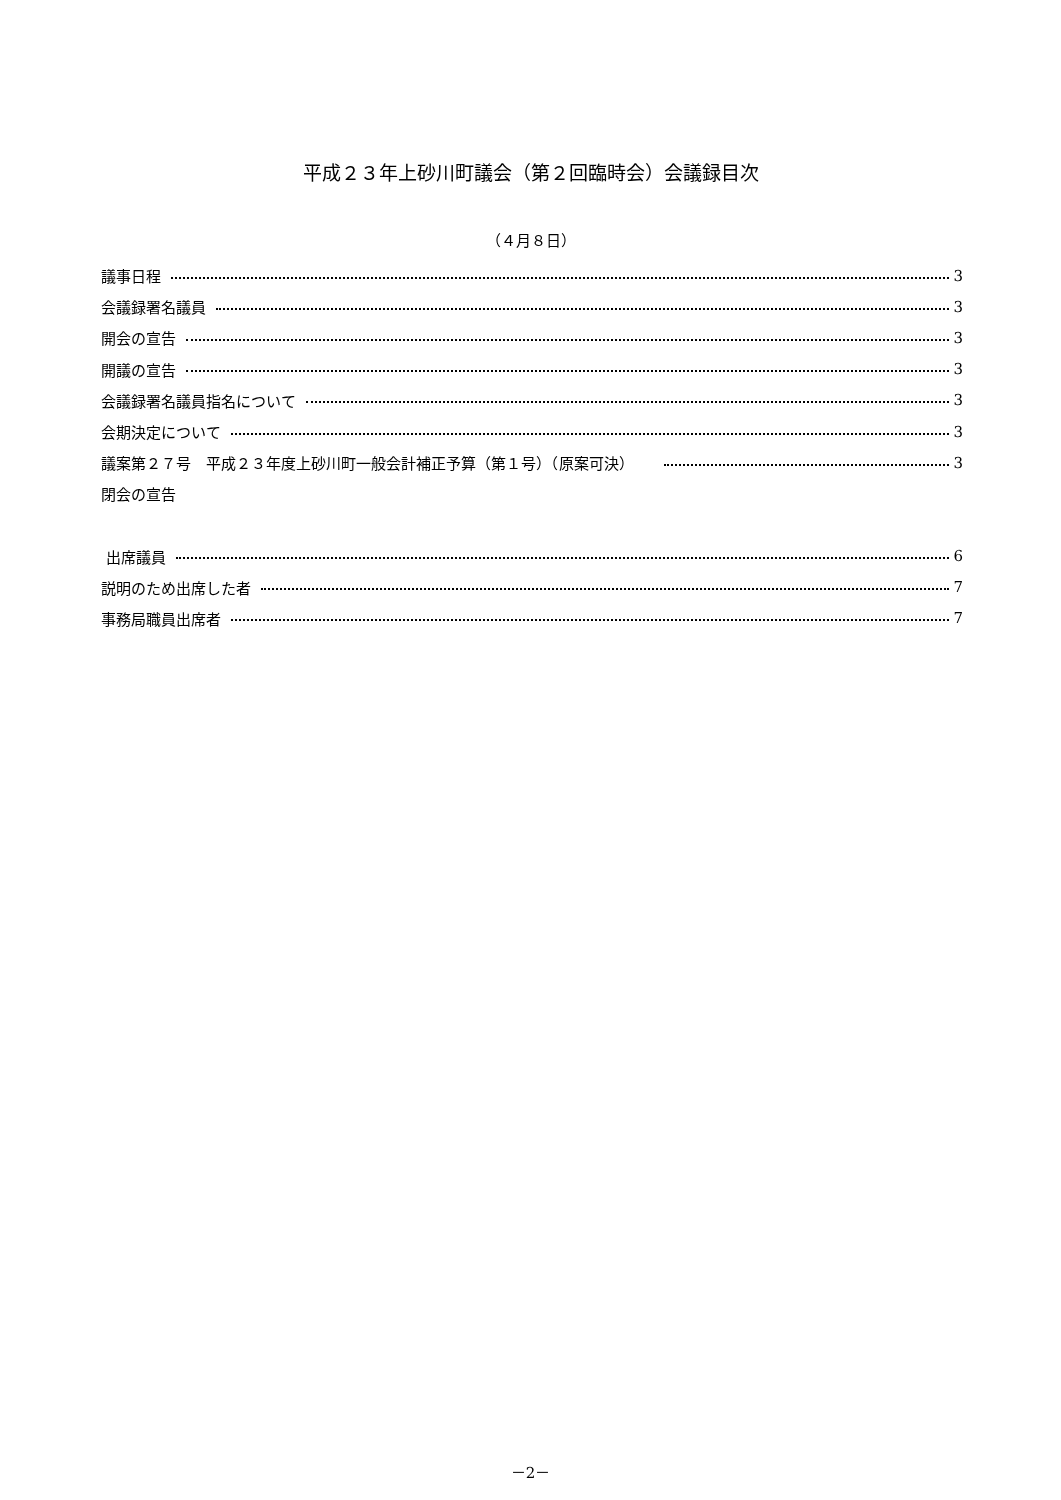平成２３年上砂川町議会（第２回臨時会）会議録目次
（４月８日）
議事日程 3
会議録署名議員 3
開会の宣告 3
開議の宣告 3
会議録署名議員指名について 3
会期決定について 3
議案第２７号　平成２３年度上砂川町一般会計補正予算（第１号）（原案可決） 3
閉会の宣告
出席議員 6
説明のため出席した者 7
事務局職員出席者 7
－2－